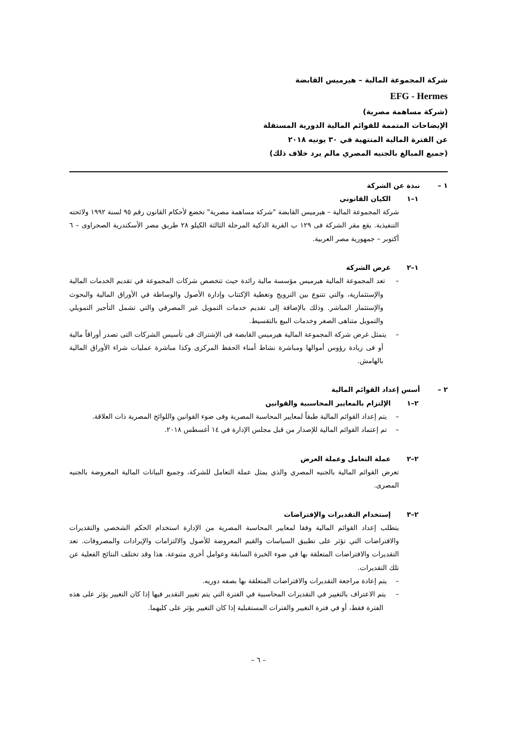شركة المجموعة المالية – هيرميس القابضة
EFG - Hermes
(شركة مساهمة مصرية)
الإيضاحات المتممة للقوائم المالية الدورية المستقلة
عن الفترة المالية المنتهية في ٣٠ يونيه ٢٠١٨
(جميع المبالغ بالجنيه المصري مالم يرد خلاف ذلك)
١ – نبذة عن الشركة
١–١ الكيان القانوني
شركة المجموعة المالية – هيرميس القابضة "شركة مساهمة مصرية" تخضع لأحكام القانون رقم ٩٥ لسنة ١٩٩٢ ولائحته التنفيذية. يقع مقر الشركة فى ١٢٩ ب القرية الذكية المرحلة الثالثة الكيلو ٢٨ طريق مصر الأسكندرية الصحراوى – ٦ أكتوبر – جمهورية مصر العربية.
١–٢ غرض الشركة
– تعد المجموعة المالية هيرميس مؤسسة مالية رائدة حيث تتخصص شركات المجموعة في تقديم الخدمات المالية والإستثمارية، والتي تتنوع بين الترويج وتغطية الإكتتاب وإدارة الأصول والوساطة في الأوراق المالية والبحوث والإستثمار المباشر. وذلك بالإضافة إلى تقديم خدمات التمويل غير المصرفي والتي تشمل التأجير التمويلي والتمويل متناهى الصغر وخدمات البيع بالتقسيط.
– يتمثل غرض شركة المجموعة المالية هيرميس القابضة فى الإشتراك فى تأسيس الشركات التى تصدر أوراقاً مالية أو فى زيادة رؤوس أموالها ومباشرة نشاط أمناء الحفظ المركزى وكذا مباشرة عمليات شراء الأوراق المالية بالهامش.
٢ – أسس إعداد القوائم المالية
٢–١ الإلتزام بالمعايير المحاسبية والقوانين
– يتم إعداد القوائم المالية طبقاً لمعايير المحاسبة المصرية وفى ضوء القوانين واللوائح المصرية ذات العلاقة.
– تم إعتماد القوائم المالية للإصدار من قبل مجلس الإدارة في ١٤ أغسطس ٢٠١٨.
٢–٢ عملة التعامل وعملة العرض
تعرض القوائم المالية بالجنيه المصري والذي يمثل عملة التعامل للشركة، وجميع البيانات المالية المعروضة بالجنيه المصرى.
٢–٣ إستخدام التقديرات والإفتراضات
يتطلب إعداد القوائم المالية وفقا لمعايير المحاسبة المصرية من الإدارة استخدام الحكم الشخصي والتقديرات والافتراضات التي تؤثر على تطبيق السياسات والقيم المعروضة للأصول والالتزامات والإيرادات والمصروفات. تعد التقديرات والافتراضات المتعلقة بها في ضوء الخبرة السابقة وعوامل أخرى متنوعة. هذا وقد تختلف النتائج الفعلية عن تلك التقديرات.
– يتم إعادة مراجعة التقديرات والافتراضات المتعلقة بها بصفه دوريه.
– يتم الاعتراف بالتغيير في التقديرات المحاسبية في الفترة التي يتم تغيير التقدير فيها إذا كان التغيير يؤثر على هذه الفترة فقط، أو في فترة التغيير والفترات المستقبلية إذا كان التغيير يؤثر على كليهما.
– ٦ –